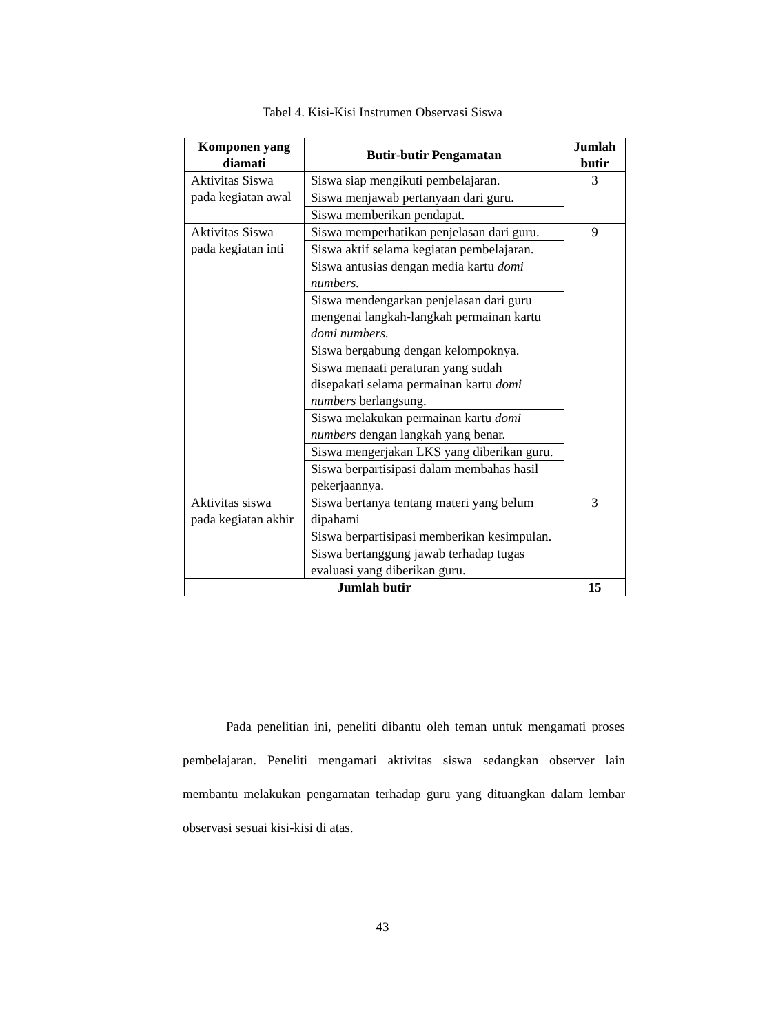Tabel 4. Kisi-Kisi Instrumen Observasi Siswa
| Komponen yang diamati | Butir-butir Pengamatan | Jumlah butir |
| --- | --- | --- |
| Aktivitas Siswa pada kegiatan awal | Siswa siap mengikuti pembelajaran. | 3 |
| | Siswa menjawab pertanyaan dari guru. | |
| | Siswa memberikan pendapat. | |
| Aktivitas Siswa pada kegiatan inti | Siswa memperhatikan penjelasan dari guru. | 9 |
| | Siswa aktif selama kegiatan pembelajaran. | |
| | Siswa antusias dengan media kartu domi numbers. | |
| | Siswa mendengarkan penjelasan dari guru mengenai langkah-langkah permainan kartu domi numbers. | |
| | Siswa bergabung dengan kelompoknya. | |
| | Siswa menaati peraturan yang sudah disepakati selama permainan kartu domi numbers berlangsung. | |
| | Siswa melakukan permainan kartu domi numbers dengan langkah yang benar. | |
| | Siswa mengerjakan LKS yang diberikan guru. | |
| | Siswa berpartisipasi dalam membahas hasil pekerjaannya. | |
| Aktivitas siswa pada kegiatan akhir | Siswa bertanya tentang materi yang belum dipahami | 3 |
| | Siswa berpartisipasi memberikan kesimpulan. | |
| | Siswa bertanggung jawab terhadap tugas evaluasi yang diberikan guru. | |
| Jumlah butir | | 15 |
Pada penelitian ini, peneliti dibantu oleh teman untuk mengamati proses pembelajaran. Peneliti mengamati aktivitas siswa sedangkan observer lain membantu melakukan pengamatan terhadap guru yang dituangkan dalam lembar observasi sesuai kisi-kisi di atas.
43